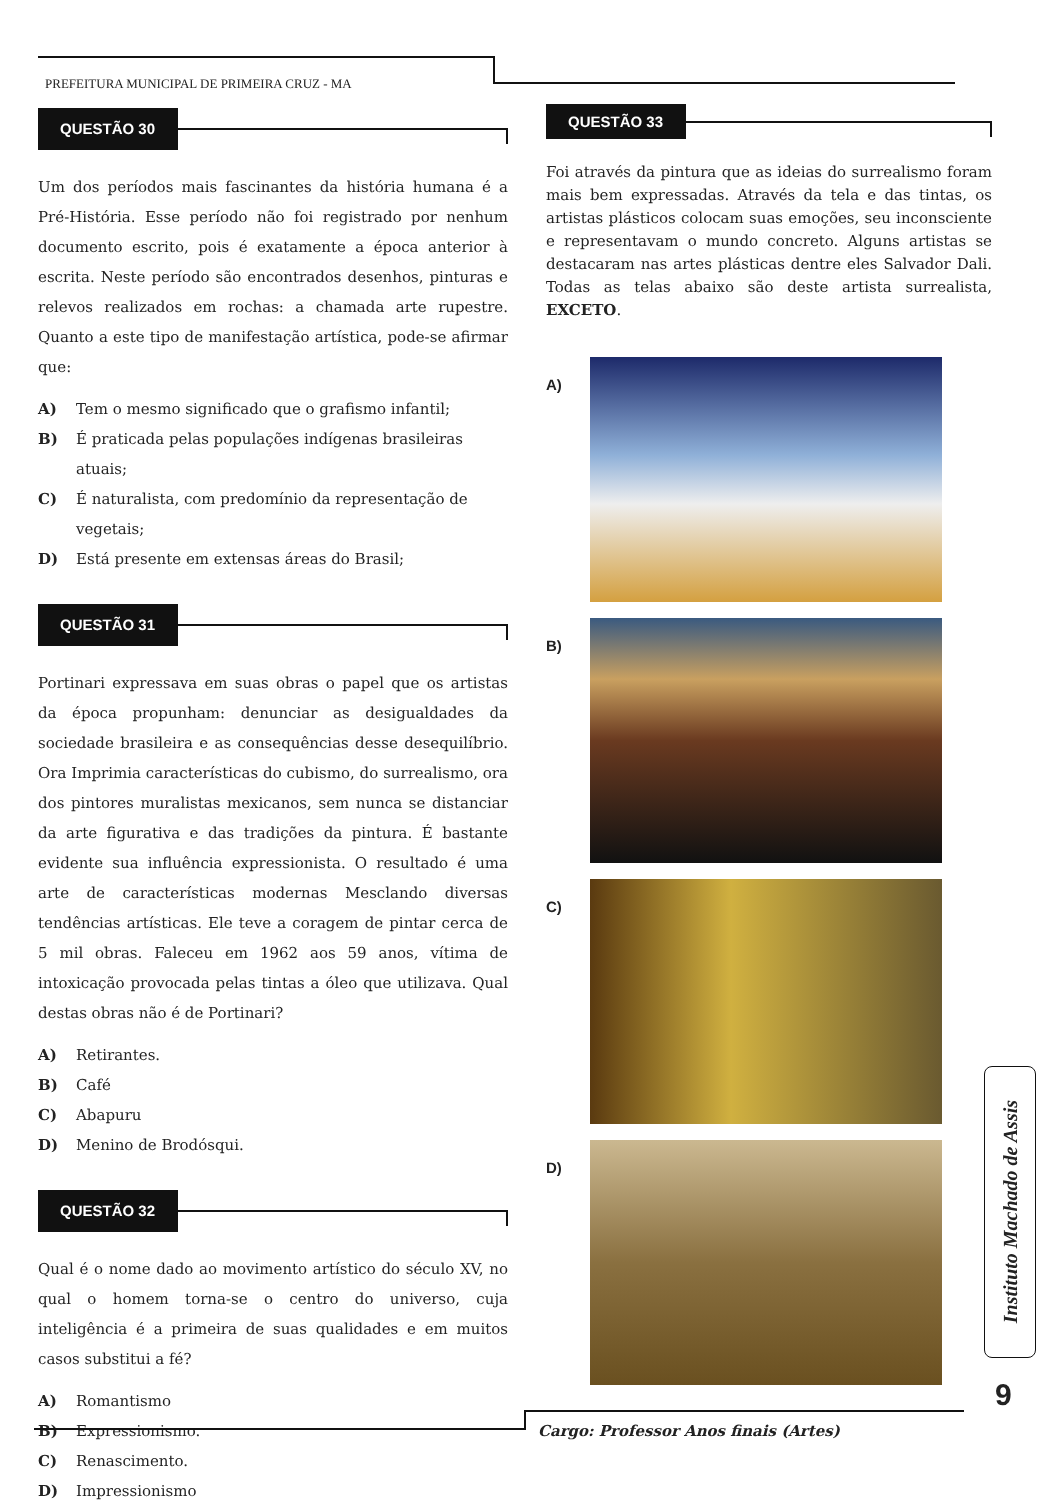PREFEITURA MUNICIPAL DE PRIMEIRA CRUZ - MA
QUESTÃO 30
Um dos períodos mais fascinantes da história humana é a Pré-História. Esse período não foi registrado por nenhum documento escrito, pois é exatamente a época anterior à escrita. Neste período são encontrados desenhos, pinturas e relevos realizados em rochas: a chamada arte rupestre. Quanto a este tipo de manifestação artística, pode-se afirmar que:
A) Tem o mesmo significado que o grafismo infantil;
B) É praticada pelas populações indígenas brasileiras atuais;
C) É naturalista, com predomínio da representação de vegetais;
D) Está presente em extensas áreas do Brasil;
QUESTÃO 31
Portinari expressava em suas obras o papel que os artistas da época propunham: denunciar as desigualdades da sociedade brasileira e as consequências desse desequilíbrio. Ora Imprimia características do cubismo, do surrealismo, ora dos pintores muralistas mexicanos, sem nunca se distanciar da arte figurativa e das tradições da pintura. É bastante evidente sua influência expressionista. O resultado é uma arte de características modernas Mesclando diversas tendências artísticas. Ele teve a coragem de pintar cerca de 5 mil obras. Faleceu em 1962 aos 59 anos, vítima de intoxicação provocada pelas tintas a óleo que utilizava. Qual destas obras não é de Portinari?
A) Retirantes.
B) Café
C) Abapuru
D) Menino de Brodósqui.
QUESTÃO 32
Qual é o nome dado ao movimento artístico do século XV, no qual o homem torna-se o centro do universo, cuja inteligência é a primeira de suas qualidades e em muitos casos substitui a fé?
A) Romantismo
B) Expressionismo.
C) Renascimento.
D) Impressionismo
QUESTÃO 33
Foi através da pintura que as ideias do surrealismo foram mais bem expressadas. Através da tela e das tintas, os artistas plásticos colocam suas emoções, seu inconsciente e representavam o mundo concreto. Alguns artistas se destacaram nas artes plásticas dentre eles Salvador Dali. Todas as telas abaixo são deste artista surrealista, EXCETO.
A)
B)
C)
D)
Instituto Machado de Assis
9
Cargo: Professor Anos finais (Artes)